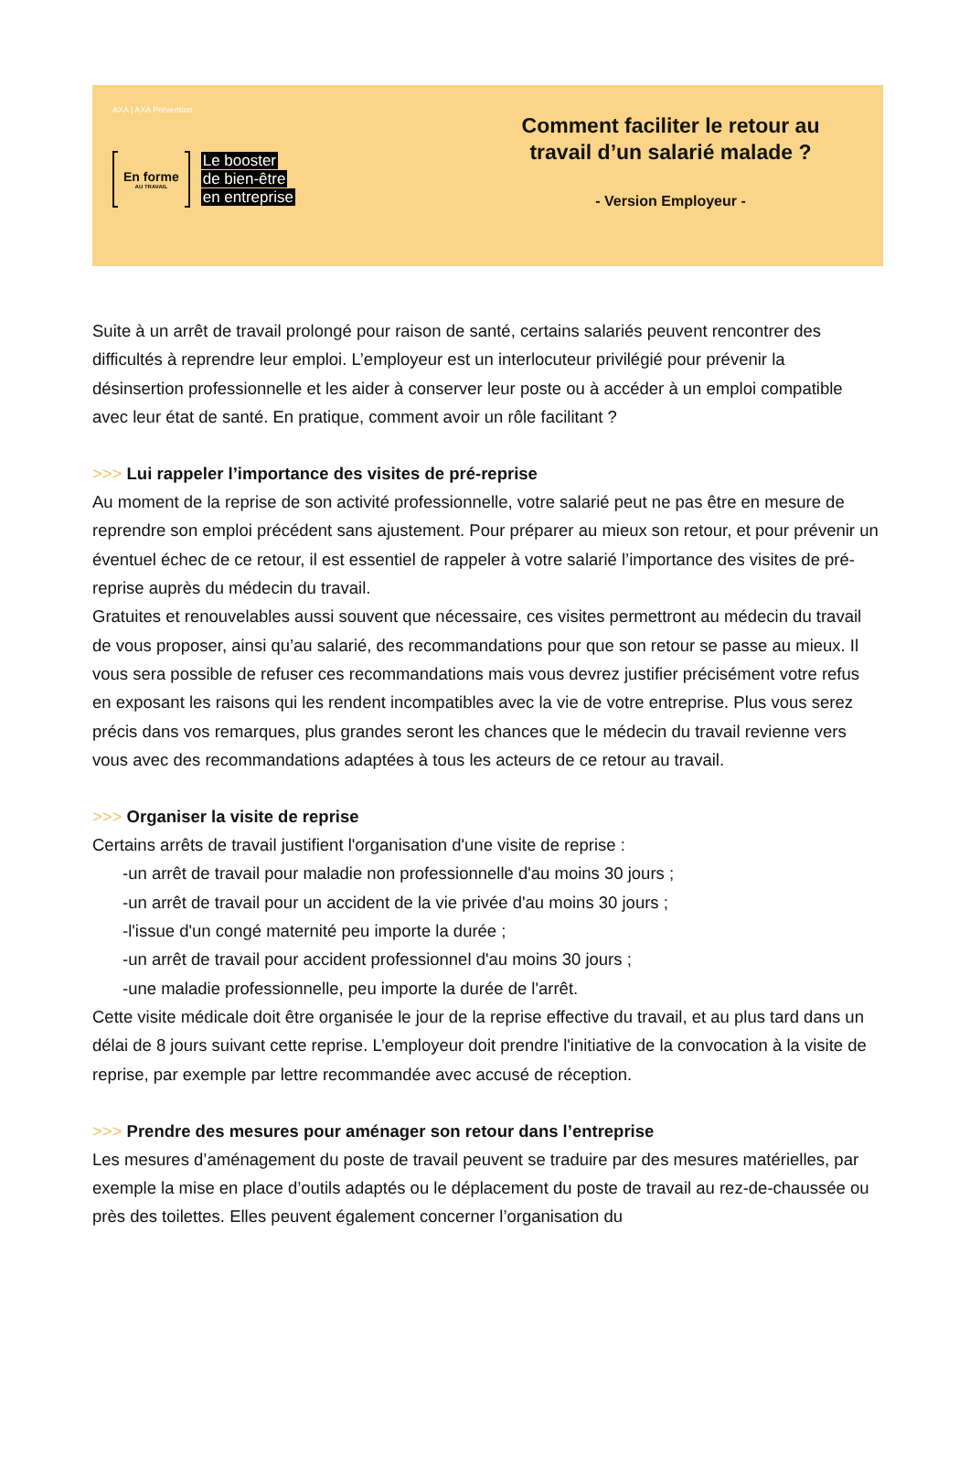AXA | AXA Prévention
En forme
AU TRAVAIL
Le booster
de bien-être
en entreprise
Comment faciliter le retour au
travail d’un salarié malade ?
- Version Employeur -
Suite à un arrêt de travail prolongé pour raison de santé, certains salariés peuvent rencontrer des difficultés à reprendre leur emploi. L’employeur est un interlocuteur privilégié pour prévenir la désinsertion professionnelle et les aider à conserver leur poste ou à accéder à un emploi compatible avec leur état de santé. En pratique, comment avoir un rôle facilitant ?
>>> Lui rappeler l’importance des visites de pré-reprise
Au moment de la reprise de son activité professionnelle, votre salarié peut ne pas être en mesure de reprendre son emploi précédent sans ajustement. Pour préparer au mieux son retour, et pour prévenir un éventuel échec de ce retour, il est essentiel de rappeler à votre salarié l’importance des visites de pré-reprise auprès du médecin du travail.
Gratuites et renouvelables aussi souvent que nécessaire, ces visites permettront au médecin du travail de vous proposer, ainsi qu’au salarié, des recommandations pour que son retour se passe au mieux. Il vous sera possible de refuser ces recommandations mais vous devrez justifier précisément votre refus en exposant les raisons qui les rendent incompatibles avec la vie de votre entreprise. Plus vous serez précis dans vos remarques, plus grandes seront les chances que le médecin du travail revienne vers vous avec des recommandations adaptées à tous les acteurs de ce retour au travail.
>>> Organiser la visite de reprise
Certains arrêts de travail justifient l'organisation d'une visite de reprise :
-un arrêt de travail pour maladie non professionnelle d'au moins 30 jours ;
-un arrêt de travail pour un accident de la vie privée d'au moins 30 jours ;
-l'issue d'un congé maternité peu importe la durée ;
-un arrêt de travail pour accident professionnel d'au moins 30 jours ;
-une maladie professionnelle, peu importe la durée de l'arrêt.
Cette visite médicale doit être organisée le jour de la reprise effective du travail, et au plus tard dans un délai de 8 jours suivant cette reprise. L’employeur doit prendre l'initiative de la convocation à la visite de reprise, par exemple par lettre recommandée avec accusé de réception.
>>> Prendre des mesures pour aménager son retour dans l’entreprise
Les mesures d’aménagement du poste de travail peuvent se traduire par des mesures matérielles, par exemple la mise en place d’outils adaptés ou le déplacement du poste de travail au rez-de-chaussée ou près des toilettes. Elles peuvent également concerner l’organisation du